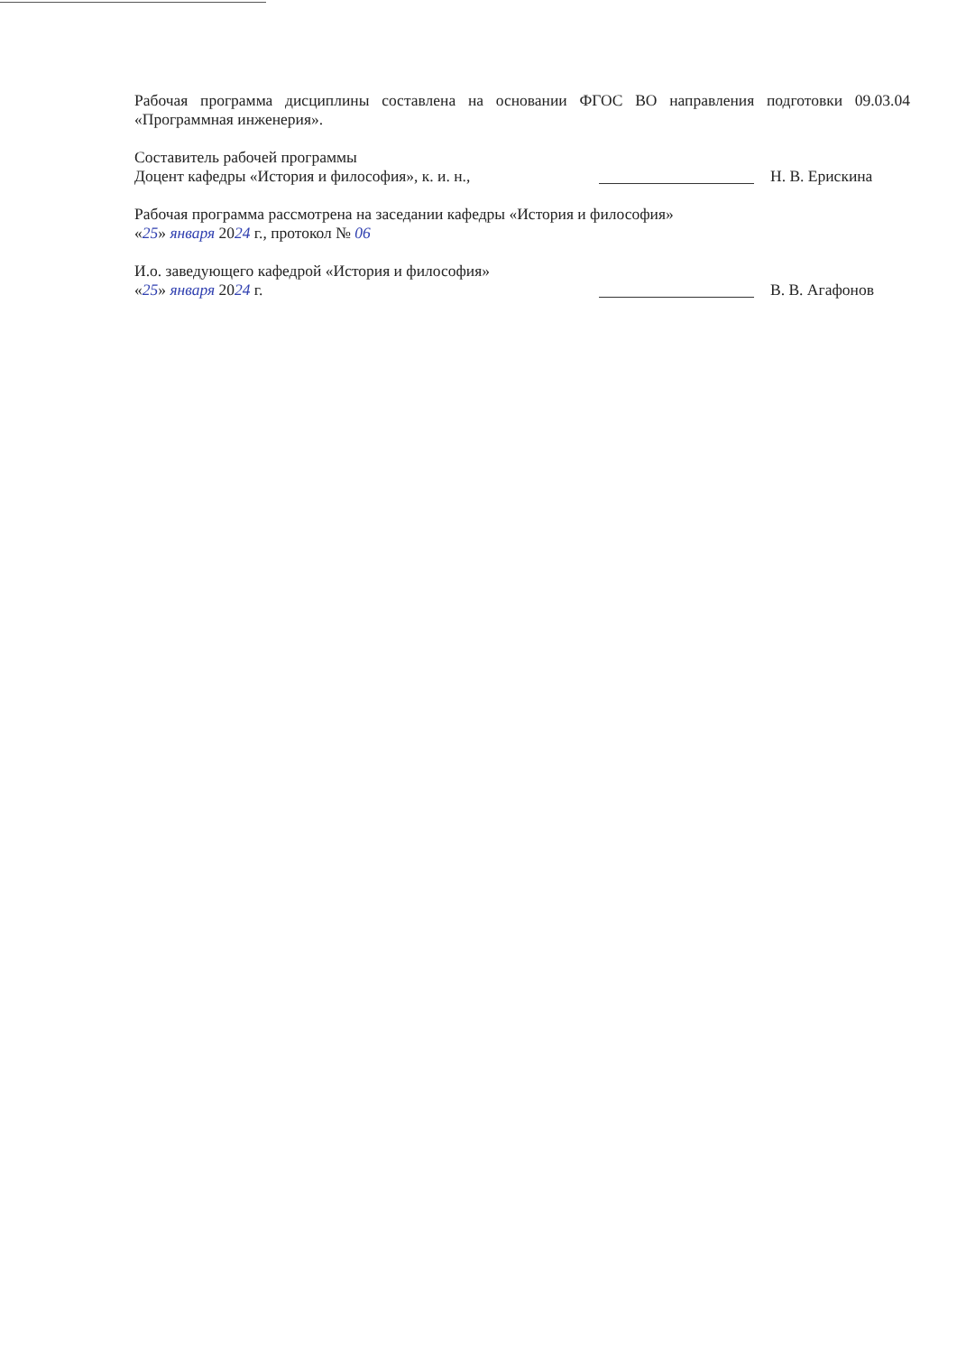Рабочая программа дисциплины составлена на основании ФГОС ВО направления подготовки 09.03.04 «Программная инженерия».
Составитель рабочей программы
Доцент кафедры «История и философия», к. и. н., Н. В. Ерискина
Рабочая программа рассмотрена на заседании кафедры «История и философия»
«25» января 2024 г., протокол № 06
И.о. заведующего кафедрой «История и философия»
«25» января 2024 г. В. В. Агафонов